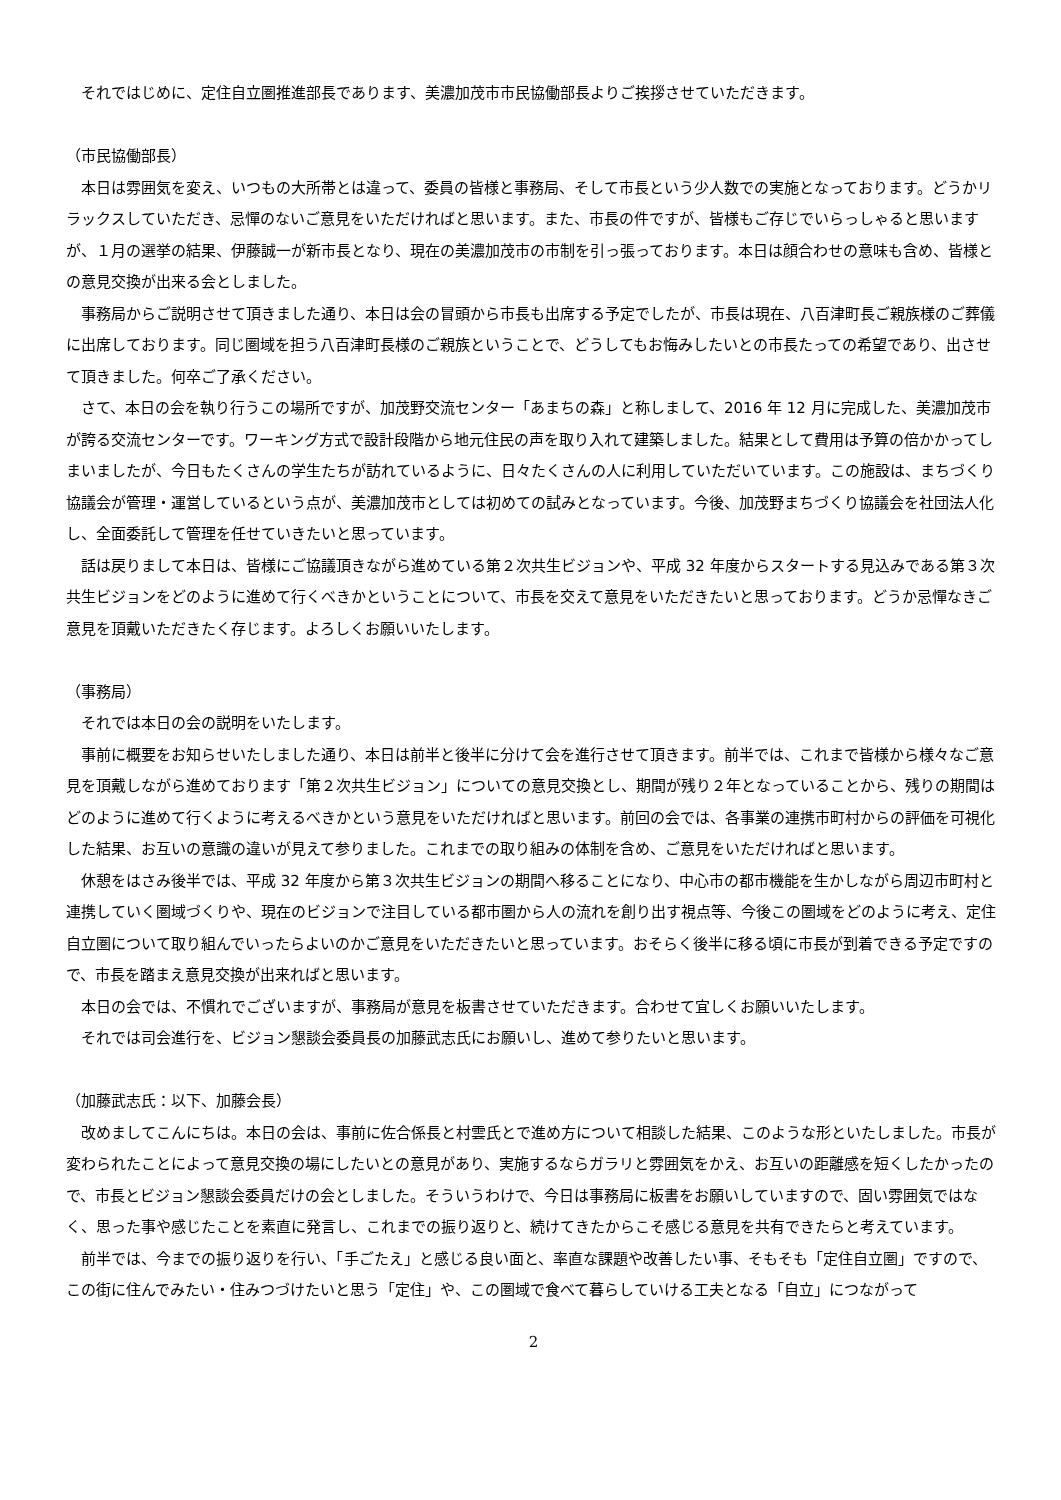それではじめに、定住自立圏推進部長であります、美濃加茂市市民協働部長よりご挨拶させていただきます。
（市民協働部長）
　本日は雰囲気を変え、いつもの大所帯とは違って、委員の皆様と事務局、そして市長という少人数での実施となっております。どうかリラックスしていただき、忌憚のないご意見をいただければと思います。また、市長の件ですが、皆様もご存じでいらっしゃると思いますが、１月の選挙の結果、伊藤誠一が新市長となり、現在の美濃加茂市の市制を引っ張っております。本日は顔合わせの意味も含め、皆様との意見交換が出来る会としました。
　事務局からご説明させて頂きました通り、本日は会の冒頭から市長も出席する予定でしたが、市長は現在、八百津町長ご親族様のご葬儀に出席しております。同じ圏域を担う八百津町長様のご親族ということで、どうしてもお悔みしたいとの市長たっての希望であり、出させて頂きました。何卒ご了承ください。
　さて、本日の会を執り行うこの場所ですが、加茂野交流センター「あまちの森」と称しまして、2016 年 12 月に完成した、美濃加茂市が誇る交流センターです。ワーキング方式で設計段階から地元住民の声を取り入れて建築しました。結果として費用は予算の倍かかってしまいましたが、今日もたくさんの学生たちが訪れているように、日々たくさんの人に利用していただいています。この施設は、まちづくり協議会が管理・運営しているという点が、美濃加茂市としては初めての試みとなっています。今後、加茂野まちづくり協議会を社団法人化し、全面委託して管理を任せていきたいと思っています。
　話は戻りまして本日は、皆様にご協議頂きながら進めている第２次共生ビジョンや、平成 32 年度からスタートする見込みである第３次共生ビジョンをどのように進めて行くべきかということについて、市長を交えて意見をいただきたいと思っております。どうか忌憚なきご意見を頂戴いただきたく存じます。よろしくお願いいたします。
（事務局）
　それでは本日の会の説明をいたします。
　事前に概要をお知らせいたしました通り、本日は前半と後半に分けて会を進行させて頂きます。前半では、これまで皆様から様々なご意見を頂戴しながら進めております「第２次共生ビジョン」についての意見交換とし、期間が残り２年となっていることから、残りの期間はどのように進めて行くように考えるべきかという意見をいただければと思います。前回の会では、各事業の連携市町村からの評価を可視化した結果、お互いの意識の違いが見えて参りました。これまでの取り組みの体制を含め、ご意見をいただければと思います。
　休憩をはさみ後半では、平成 32 年度から第３次共生ビジョンの期間へ移ることになり、中心市の都市機能を生かしながら周辺市町村と連携していく圏域づくりや、現在のビジョンで注目している都市圏から人の流れを創り出す視点等、今後この圏域をどのように考え、定住自立圏について取り組んでいったらよいのかご意見をいただきたいと思っています。おそらく後半に移る頃に市長が到着できる予定ですので、市長を踏まえ意見交換が出来ればと思います。
　本日の会では、不慣れでございますが、事務局が意見を板書させていただきます。合わせて宜しくお願いいたします。
　それでは司会進行を、ビジョン懇談会委員長の加藤武志氏にお願いし、進めて参りたいと思います。
（加藤武志氏：以下、加藤会長）
　改めましてこんにちは。本日の会は、事前に佐合係長と村雲氏とで進め方について相談した結果、このような形といたしました。市長が変わられたことによって意見交換の場にしたいとの意見があり、実施するならガラリと雰囲気をかえ、お互いの距離感を短くしたかったので、市長とビジョン懇談会委員だけの会としました。そういうわけで、今日は事務局に板書をお願いしていますので、固い雰囲気ではなく、思った事や感じたことを素直に発言し、これまでの振り返りと、続けてきたからこそ感じる意見を共有できたらと考えています。
　前半では、今までの振り返りを行い、「手ごたえ」と感じる良い面と、率直な課題や改善したい事、そもそも「定住自立圏」ですので、この街に住んでみたい・住みつづけたいと思う「定住」や、この圏域で食べて暮らしていける工夫となる「自立」につながって
2